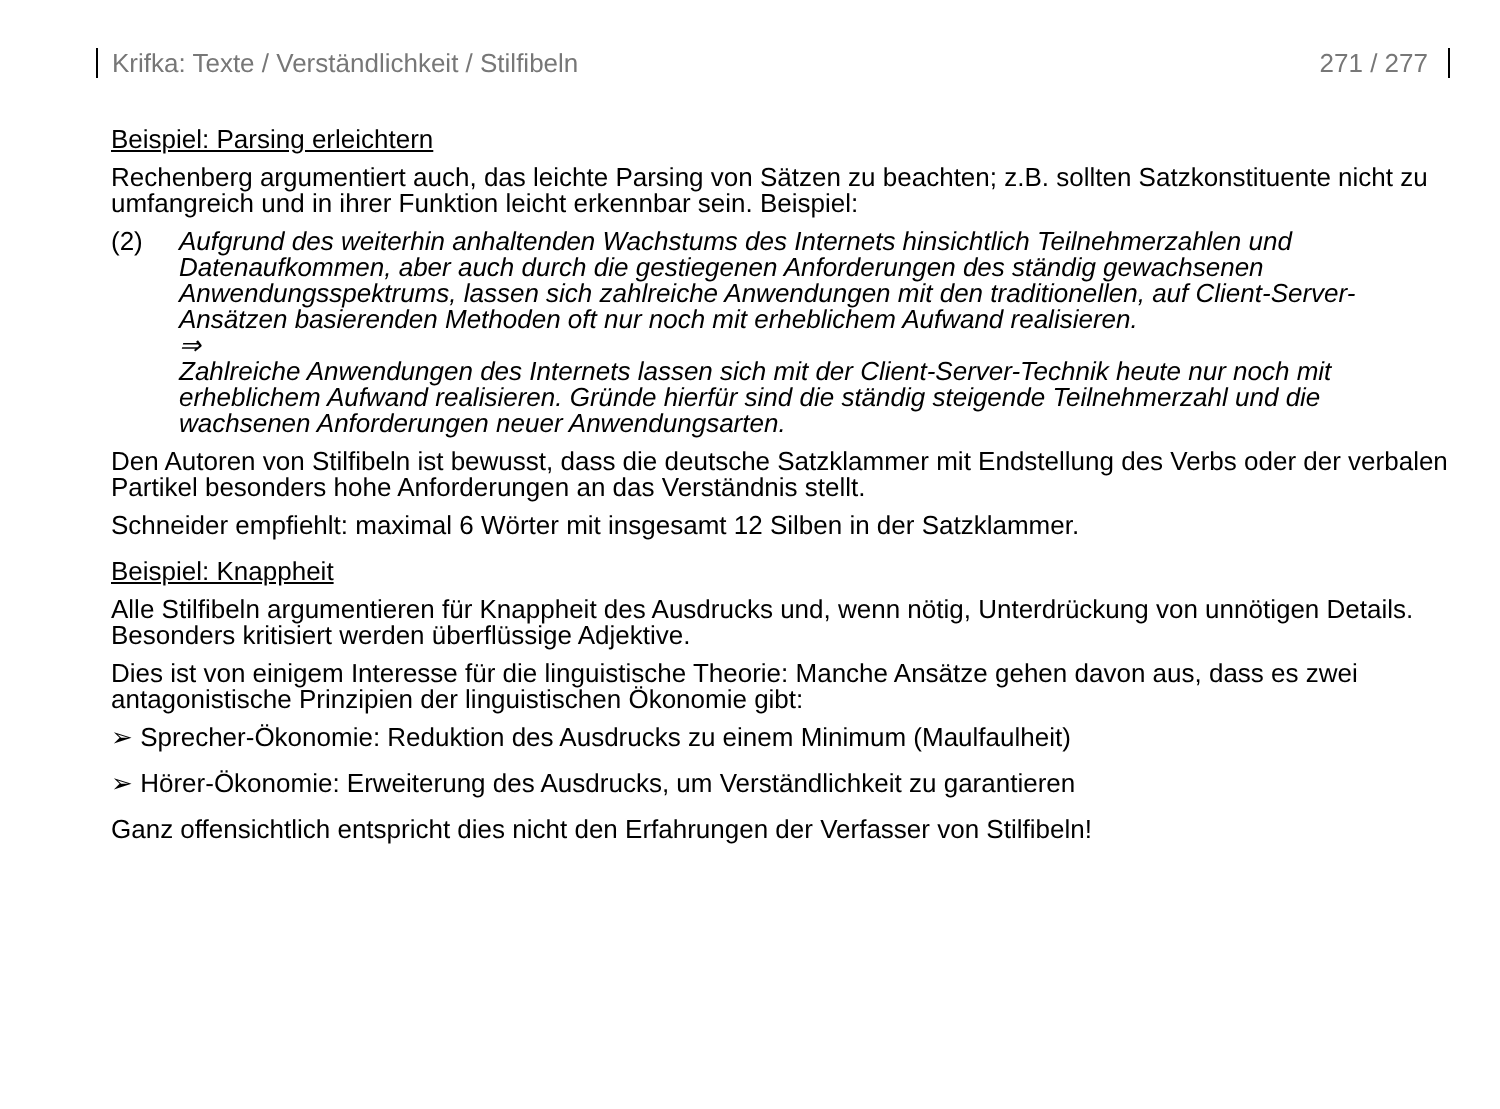Krifka: Texte / Verständlichkeit / Stilfibeln 271 / 277
Beispiel: Parsing erleichtern
Rechenberg argumentiert auch, das leichte Parsing von Sätzen zu beachten; z.B. sollten Satzkonstituente nicht zu umfangreich und in ihrer Funktion leicht erkennbar sein. Beispiel:
(2) Aufgrund des weiterhin anhaltenden Wachstums des Internets hinsichtlich Teilnehmerzahlen und Datenaufkommen, aber auch durch die gestiegenen Anforderungen des ständig gewachsenen Anwendungsspektrums, lassen sich zahlreiche Anwendungen mit den traditionellen, auf Client-Server-Ansätzen basierenden Methoden oft nur noch mit erheblichem Aufwand realisieren.
⇒
Zahlreiche Anwendungen des Internets lassen sich mit der Client-Server-Technik heute nur noch mit erheblichem Aufwand realisieren. Gründe hierfür sind die ständig steigende Teilnehmerzahl und die wachsenen Anforderungen neuer Anwendungsarten.
Den Autoren von Stilfibeln ist bewusst, dass die deutsche Satzklammer mit Endstellung des Verbs oder der verbalen Partikel besonders hohe Anforderungen an das Verständnis stellt.
Schneider empfiehlt: maximal 6 Wörter mit insgesamt 12 Silben in der Satzklammer.
Beispiel: Knappheit
Alle Stilfibeln argumentieren für Knappheit des Ausdrucks und, wenn nötig, Unterdrückung von unnötigen Details. Besonders kritisiert werden überflüssige Adjektive.
Dies ist von einigem Interesse für die linguistische Theorie: Manche Ansätze gehen davon aus, dass es zwei antagonistische Prinzipien der linguistischen Ökonomie gibt:
➢ Sprecher-Ökonomie: Reduktion des Ausdrucks zu einem Minimum (Maulfaulheit)
➢ Hörer-Ökonomie: Erweiterung des Ausdrucks, um Verständlichkeit zu garantieren
Ganz offensichtlich entspricht dies nicht den Erfahrungen der Verfasser von Stilfibeln!